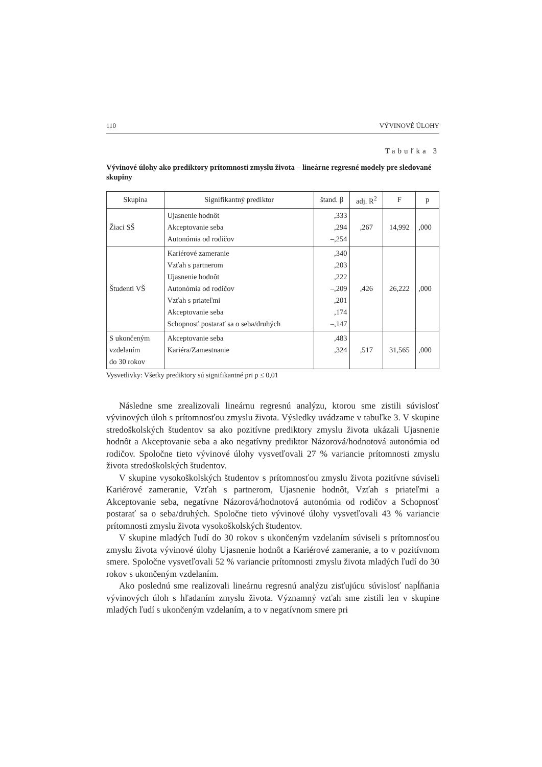110 VÝVINOVÉ ÚLOHY
Tabuľka 3
Vývinové úlohy ako prediktory prítomnosti zmyslu života – lineárne regresné modely pre sledované skupiny
| Skupina | Signifikantný prediktor | štand. β | adj. R<sup>2</sup> | F | p |
| --- | --- | --- | --- | --- | --- |
| Žiaci SŠ | Ujasnenie hodnôt Akceptovanie seba Autonómia od rodičov | ,333 ,294 –,254 | ,267 | 14,992 | ,000 |
| Študenti VŠ | Kariérové zameranie Vzťah s partnerom Ujasnenie hodnôt Autonómia od rodičov Vzťah s priateľmi Akceptovanie seba Schopnosť postarať sa o seba/druhých | ,340 ,203 ,222 –,209 ,201 ,174 –,147 | ,426 | 26,222 | ,000 |
| S ukončeným vzdelaním do 30 rokov | Akceptovanie seba Kariéra/Zamestnanie | ,483 ,324 | ,517 | 31,565 | ,000 |
Vysvetlivky: Všetky prediktory sú signifikantné pri p ≤ 0,01
Následne sme zrealizovali lineárnu regresnú analýzu, ktorou sme zistili súvislosť vývinových úloh s prítomnosťou zmyslu života. Výsledky uvádzame v tabuľke 3. V skupine stredoškolských študentov sa ako pozitívne prediktory zmyslu života ukázali Ujasnenie hodnôt a Akceptovanie seba a ako negatívny prediktor Názorová/hodnotová autonómia od rodičov. Spoločne tieto vývinové úlohy vysvetľovali 27 % variancie prítomnosti zmyslu života stredoškolských študentov.
V skupine vysokoškolských študentov s prítomnosťou zmyslu života pozitívne súviseli Kariérové zameranie, Vzťah s partnerom, Ujasnenie hodnôt, Vzťah s priateľmi a Akceptovanie seba, negatívne Názorová/hodnotová autonómia od rodičov a Schopnosť postarať sa o seba/druhých. Spoločne tieto vývinové úlohy vysvetľovali 43 % variancie prítomnosti zmyslu života vysokoškolských študentov.
V skupine mladých ľudí do 30 rokov s ukončeným vzdelaním súviseli s prítomnosťou zmyslu života vývinové úlohy Ujasnenie hodnôt a Kariérové zameranie, a to v pozitívnom smere. Spoločne vysvetľovali 52 % variancie prítomnosti zmyslu života mladých ľudí do 30 rokov s ukončeným vzdelaním.
Ako poslednú sme realizovali lineárnu regresnú analýzu zisťujúcu súvislosť napĺňania vývinových úloh s hľadaním zmyslu života. Významný vzťah sme zistili len v skupine mladých ľudí s ukončeným vzdelaním, a to v negatívnom smere pri